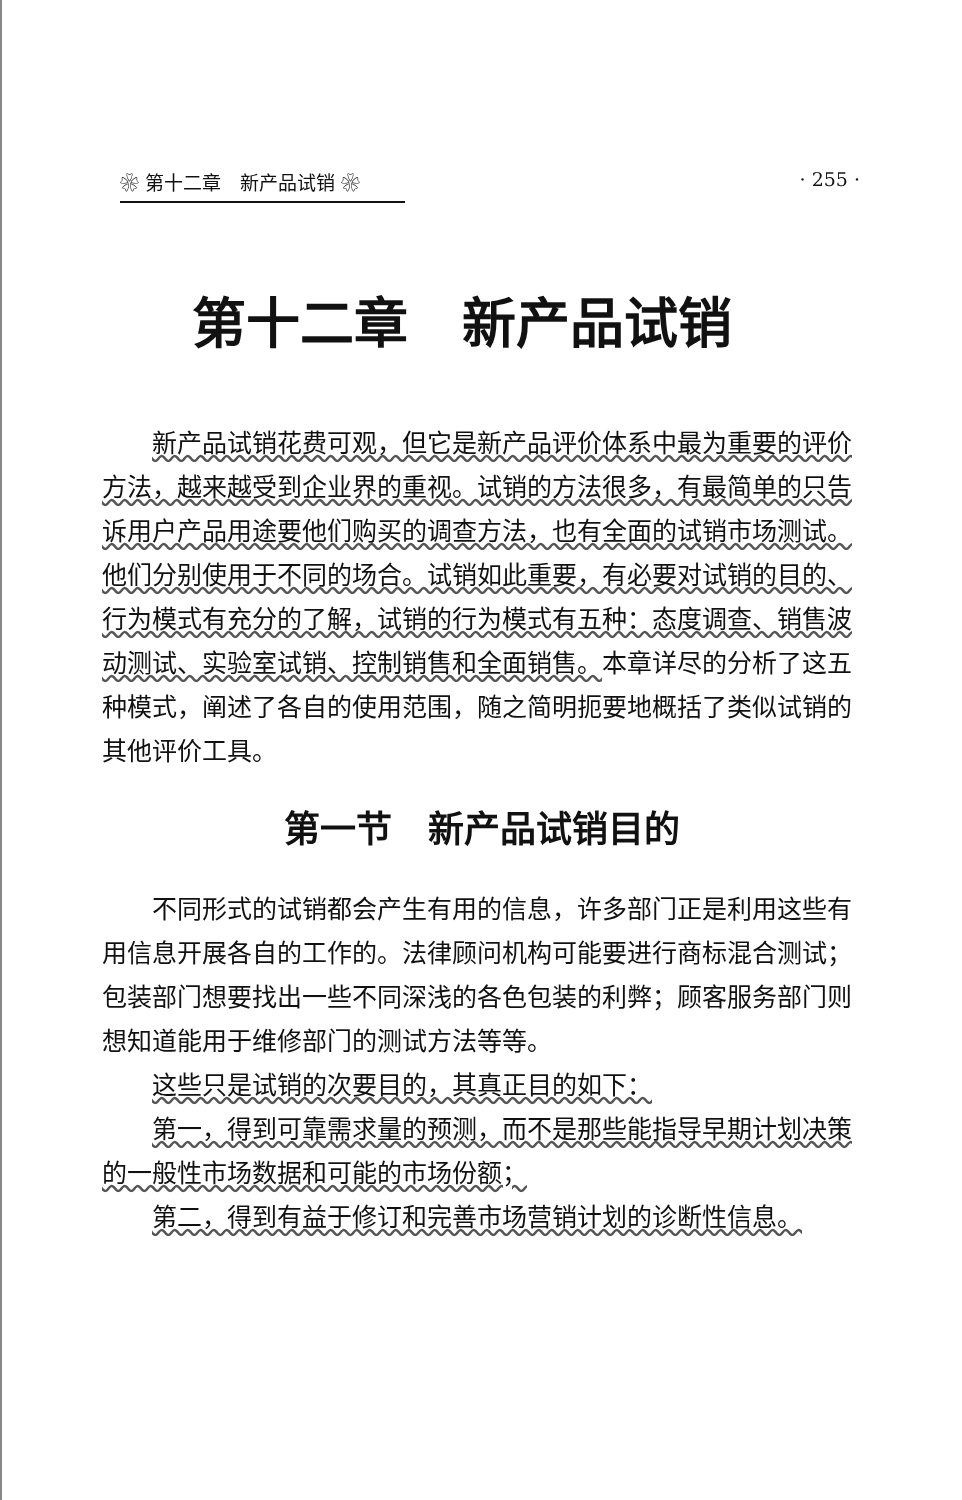❀ 第十二章　新产品试销 ❀ · 255 ·
第十二章　新产品试销
新产品试销花费可观，但它是新产品评价体系中最为重要的评价方法，越来越受到企业界的重视。试销的方法很多，有最简单的只告诉用户产品用途要他们购买的调查方法，也有全面的试销市场测试。他们分别使用于不同的场合。试销如此重要，有必要对试销的目的、行为模式有充分的了解，试销的行为模式有五种：态度调查、销售波动测试、实验室试销、控制销售和全面销售。本章详尽的分析了这五种模式，阐述了各自的使用范围，随之简明扼要地概括了类似试销的其他评价工具。
第一节　新产品试销目的
不同形式的试销都会产生有用的信息，许多部门正是利用这些有用信息开展各自的工作的。法律顾问机构可能要进行商标混合测试；包装部门想要找出一些不同深浅的各色包装的利弊；顾客服务部门则想知道能用于维修部门的测试方法等等。
这些只是试销的次要目的，其真正目的如下：
第一，得到可靠需求量的预测，而不是那些能指导早期计划决策的一般性市场数据和可能的市场份额；
第二，得到有益于修订和完善市场营销计划的诊断性信息。